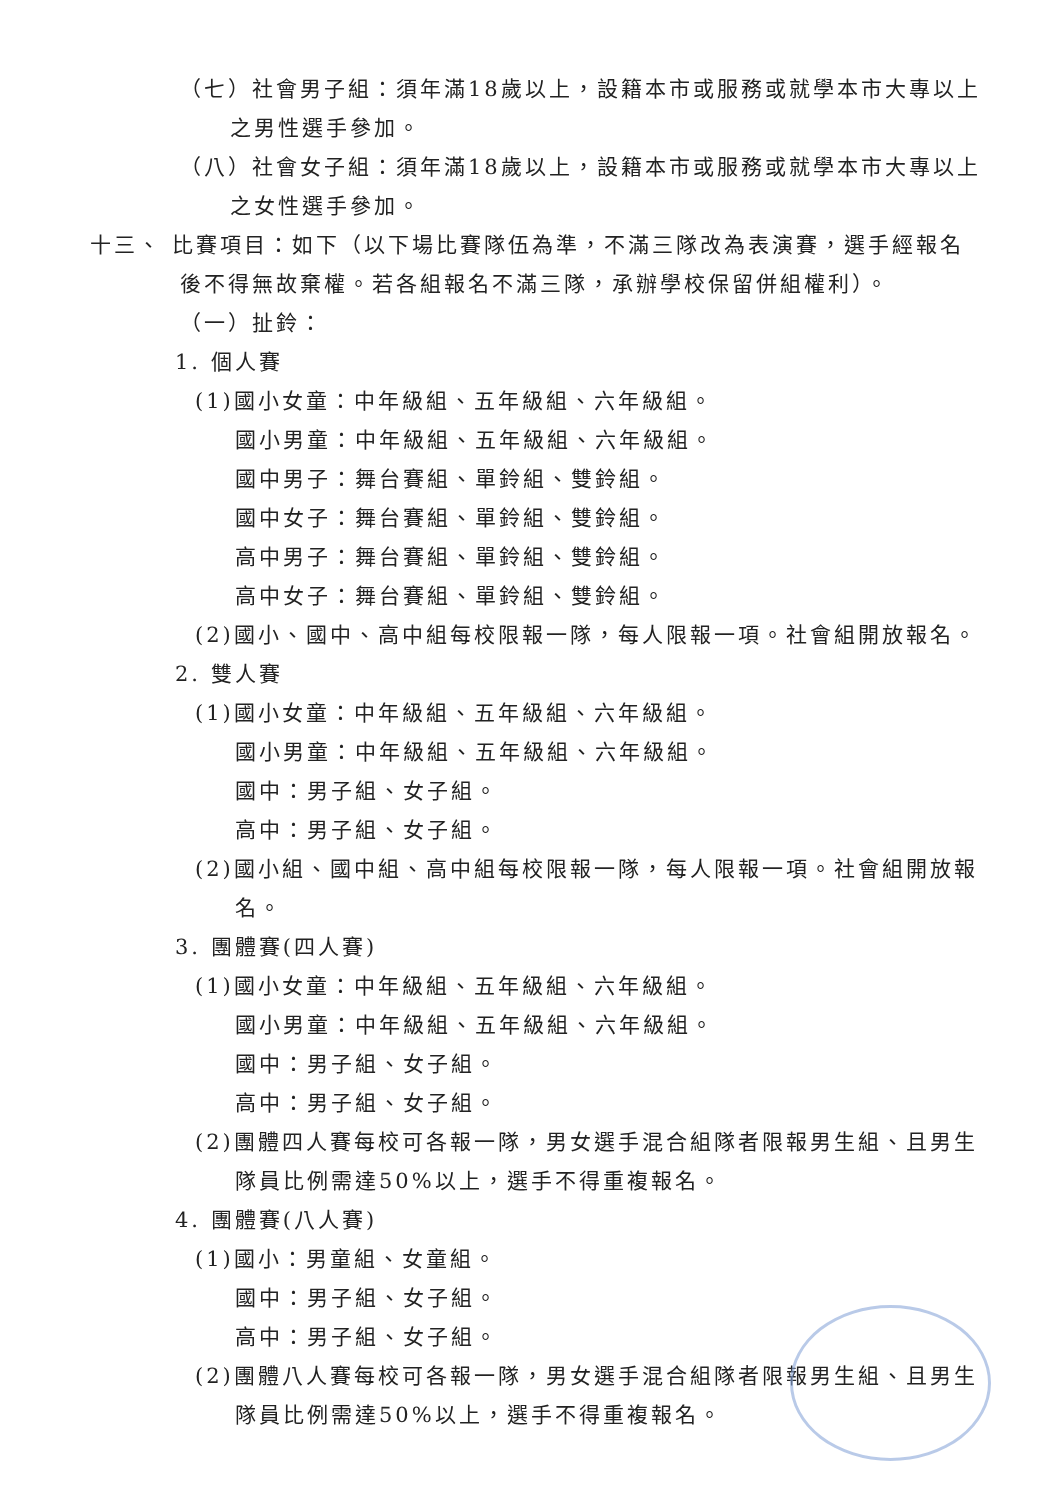（七）社會男子組：須年滿18歲以上，設籍本市或服務或就學本市大專以上之男性選手參加。
（八）社會女子組：須年滿18歲以上，設籍本市或服務或就學本市大專以上之女性選手參加。
十三、 比賽項目：如下（以下場比賽隊伍為準，不滿三隊改為表演賽，選手經報名後不得無故棄權。若各組報名不滿三隊，承辦學校保留併組權利）。
（一）扯鈴：
1. 個人賽
(1)國小女童：中年級組、五年級組、六年級組。
國小男童：中年級組、五年級組、六年級組。
國中男子：舞台賽組、單鈴組、雙鈴組。
國中女子：舞台賽組、單鈴組、雙鈴組。
高中男子：舞台賽組、單鈴組、雙鈴組。
高中女子：舞台賽組、單鈴組、雙鈴組。
(2)國小、國中、高中組每校限報一隊，每人限報一項。社會組開放報名。
2. 雙人賽
(1)國小女童：中年級組、五年級組、六年級組。
國小男童：中年級組、五年級組、六年級組。
國中：男子組、女子組。
高中：男子組、女子組。
(2)國小組、國中組、高中組每校限報一隊，每人限報一項。社會組開放報名。
3. 團體賽(四人賽)
(1)國小女童：中年級組、五年級組、六年級組。
國小男童：中年級組、五年級組、六年級組。
國中：男子組、女子組。
高中：男子組、女子組。
(2)團體四人賽每校可各報一隊，男女選手混合組隊者限報男生組、且男生隊員比例需達50%以上，選手不得重複報名。
4. 團體賽(八人賽)
(1)國小：男童組、女童組。
國中：男子組、女子組。
高中：男子組、女子組。
(2)團體八人賽每校可各報一隊，男女選手混合組隊者限報男生組、且男生隊員比例需達50%以上，選手不得重複報名。